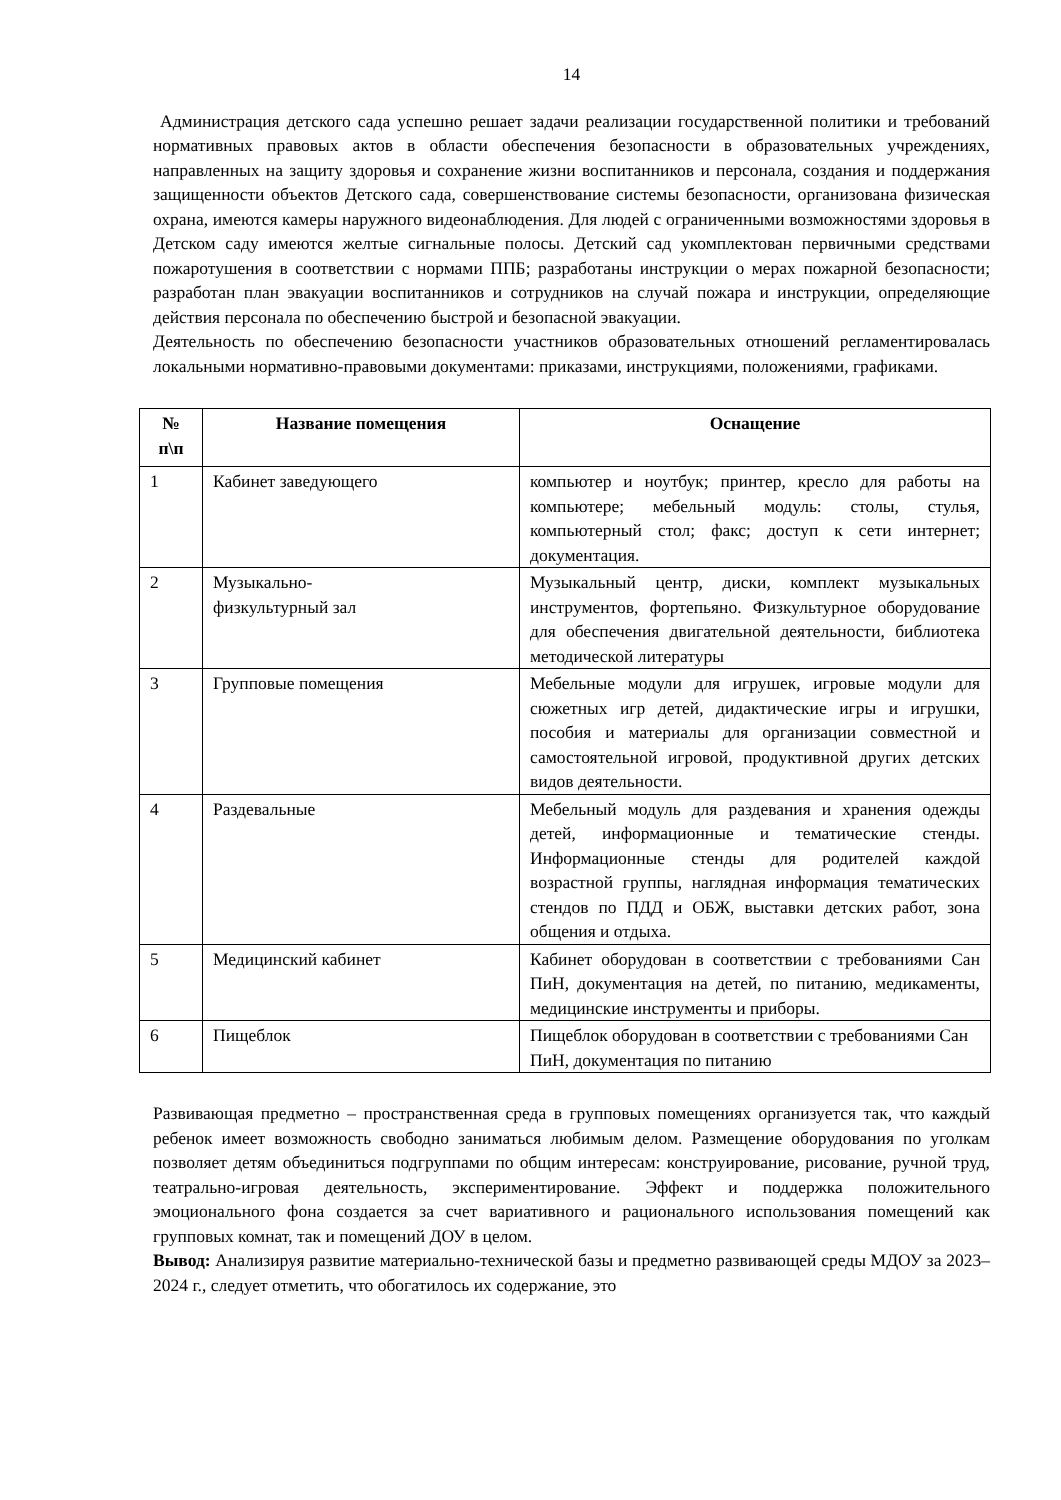14
Администрация детского сада успешно решает задачи реализации государственной политики и требований нормативных правовых актов в области обеспечения безопасности в образовательных учреждениях, направленных на защиту здоровья и сохранение жизни воспитанников и персонала, создания и поддержания защищенности объектов Детского сада, совершенствование системы безопасности, организована физическая охрана, имеются камеры наружного видеонаблюдения. Для людей с ограниченными возможностями здоровья в Детском саду имеются желтые сигнальные полосы. Детский сад укомплектован первичными средствами пожаротушения в соответствии с нормами ППБ; разработаны инструкции о мерах пожарной безопасности; разработан план эвакуации воспитанников и сотрудников на случай пожара и инструкции, определяющие действия персонала по обеспечению быстрой и безопасной эвакуации.
Деятельность по обеспечению безопасности участников образовательных отношений регламентировалась локальными нормативно-правовыми документами: приказами, инструкциями, положениями, графиками.
| № п\п | Название помещения | Оснащение |
| --- | --- | --- |
| 1 | Кабинет заведующего | компьютер и ноутбук; принтер, кресло для работы на компьютере; мебельный модуль: столы, стулья, компьютерный стол; факс; доступ к сети интернет; документация. |
| 2 | Музыкально- физкультурный зал | Музыкальный центр, диски, комплект музыкальных инструментов, фортепьяно. Физкультурное оборудование для обеспечения двигательной деятельности, библиотека методической литературы |
| 3 | Групповые помещения | Мебельные модули для игрушек, игровые модули для сюжетных игр детей, дидактические игры и игрушки, пособия и материалы для организации совместной и самостоятельной игровой, продуктивной других детских видов деятельности. |
| 4 | Раздевальные | Мебельный модуль для раздевания и хранения одежды детей, информационные и тематические стенды. Информационные стенды для родителей каждой возрастной группы, наглядная информация тематических стендов по ПДД и ОБЖ, выставки детских работ, зона общения и отдыха. |
| 5 | Медицинский кабинет | Кабинет оборудован в соответствии с требованиями Сан ПиН, документация на детей, по питанию, медикаменты, медицинские инструменты и приборы. |
| 6 | Пищеблок | Пищеблок оборудован в соответствии с требованиями Сан ПиН, документация по питанию |
Развивающая предметно – пространственная среда в групповых помещениях организуется так, что каждый ребенок имеет возможность свободно заниматься любимым делом. Размещение оборудования по уголкам позволяет детям объединиться подгруппами по общим интересам: конструирование, рисование, ручной труд, театрально-игровая деятельность, экспериментирование. Эффект и поддержка положительного эмоционального фона создается за счет вариативного и рационального использования помещений как групповых комнат, так и помещений ДОУ в целом.
Вывод: Анализируя развитие материально-технической базы и предметно развивающей среды МДОУ за 2023– 2024 г., следует отметить, что обогатилось их содержание, это